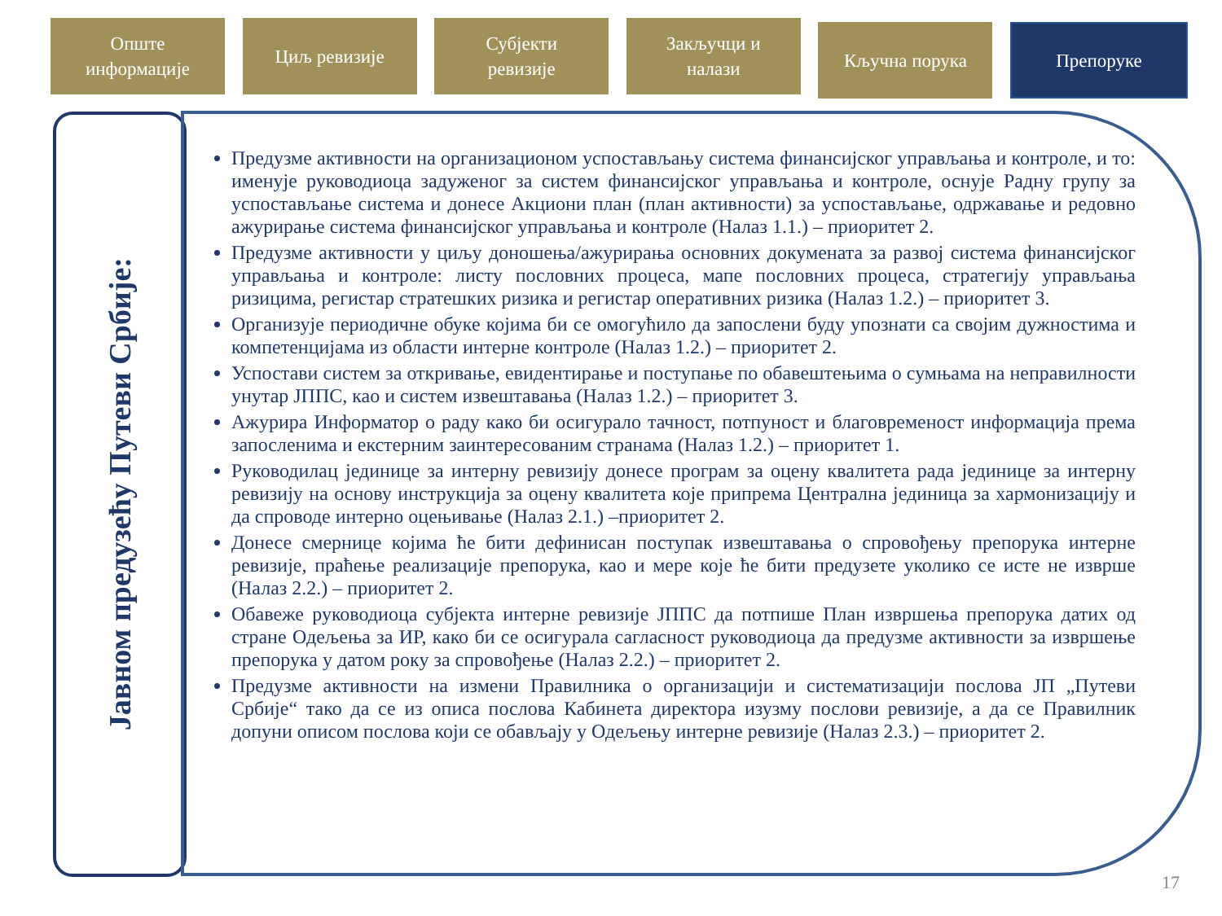Опште
информације
Циљ ревизије Субјекти
ревизије
Закључци и
налази
Кључна порука
Препоруке
Јавном предузећу Путеви Србије:
Предузме активности на организационом успостављању система финансијског управљања и контроле, и то: именује руководиоца задуженог за систем финансијског управљања и контроле, оснује Радну групу за успостављање система и донесе Акциони план (план активности) за успостављање, одржавање и редовно ажурирање система финансијског управљања и контроле (Налаз 1.1.) – приоритет 2.
Предузме активности у циљу доношења/ажурирања основних докумената за развој система финансијског управљања и контроле: листу пословних процеса, мапе пословних процеса, стратегију управљања ризицима, регистар стратешких ризика и регистар оперативних ризика (Налаз 1.2.) – приоритет 3.
Организује периодичне обуке којима би се омогућило да запослени буду упознати са својим дужностима и компетенцијама из области интерне контроле (Налаз 1.2.) – приоритет 2.
Успостави систем за откривање, евидентирање и поступање по обавештењима о сумњама на неправилности унутар ЈППС, као и систем извештавања (Налаз 1.2.) – приоритет 3.
Ажурира Информатор о раду како би осигурало тачност, потпуност и благовременост информација према запосленима и екстерним заинтересованим странама (Налаз 1.2.) – приоритет 1.
Руководилац јединице за интерну ревизију донесе програм за оцену квалитета рада јединице за интерну ревизију на основу инструкција за оцену квалитета које припрема Централна јединица за хармонизацију и да спроводе интерно оцењивање (Налаз 2.1.) –приоритет 2.
Донесе смернице којима ће бити дефинисан поступак извештавања о спровођењу препорука интерне ревизије, праћење реализације препорука, као и мере које ће бити предузете уколико се исте не изврше (Налаз 2.2.) – приоритет 2.
Обавеже руководиоца субјекта интерне ревизије ЈППС да потпише План извршења препорука датих од стране Одељења за ИР, како би се осигурала сагласност руководиоца да предузме активности за извршење препорука у датом року за спровођење (Налаз 2.2.) – приоритет 2.
Предузме активности на измени Правилника о организацији и систематизацији послова ЈП „Путеви Србије“ тако да се из описа послова Кабинета директора изузму послови ревизије, а да се Правилник допуни описом послова који се обављају у Одељењу интерне ревизије (Налаз 2.3.) – приоритет 2.
17